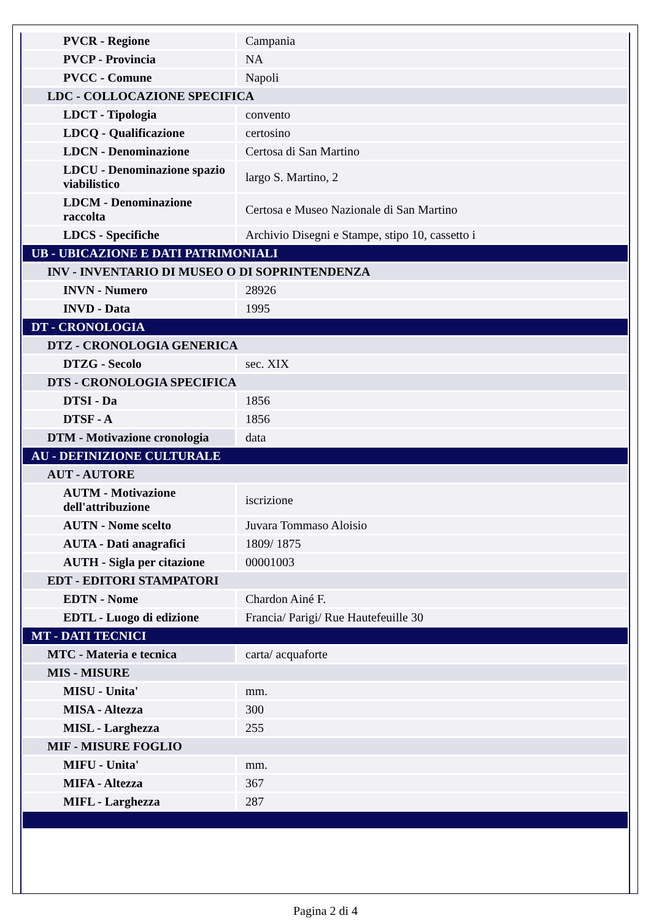| PVCR - Regione | Campania |
| PVCP - Provincia | NA |
| PVCC - Comune | Napoli |
| LDC - COLLOCAZIONE SPECIFICA | |
| LDCT - Tipologia | convento |
| LDCQ - Qualificazione | certosino |
| LDCN - Denominazione | Certosa di San Martino |
| LDCU - Denominazione spazio viabilistico | largo S. Martino, 2 |
| LDCM - Denominazione raccolta | Certosa e Museo Nazionale di San Martino |
| LDCS - Specifiche | Archivio Disegni e Stampe, stipo 10, cassetto i |
| UB - UBICAZIONE E DATI PATRIMONIALI | |
| INV - INVENTARIO DI MUSEO O DI SOPRINTENDENZA | |
| INVN - Numero | 28926 |
| INVD - Data | 1995 |
| DT - CRONOLOGIA | |
| DTZ - CRONOLOGIA GENERICA | |
| DTZG - Secolo | sec. XIX |
| DTS - CRONOLOGIA SPECIFICA | |
| DTSI - Da | 1856 |
| DTSF - A | 1856 |
| DTM - Motivazione cronologia | data |
| AU - DEFINIZIONE CULTURALE | |
| AUT - AUTORE | |
| AUTM - Motivazione dell'attribuzione | iscrizione |
| AUTN - Nome scelto | Juvara Tommaso Aloisio |
| AUTA - Dati anagrafici | 1809/ 1875 |
| AUTH - Sigla per citazione | 00001003 |
| EDT - EDITORI STAMPATORI | |
| EDTN - Nome | Chardon Ainé F. |
| EDTL - Luogo di edizione | Francia/ Parigi/ Rue Hautefeuille 30 |
| MT - DATI TECNICI | |
| MTC - Materia e tecnica | carta/ acquaforte |
| MIS - MISURE | |
| MISU - Unita' | mm. |
| MISA - Altezza | 300 |
| MISL - Larghezza | 255 |
| MIF - MISURE FOGLIO | |
| MIFU - Unita' | mm. |
| MIFA - Altezza | 367 |
| MIFL - Larghezza | 287 |
Pagina 2 di 4